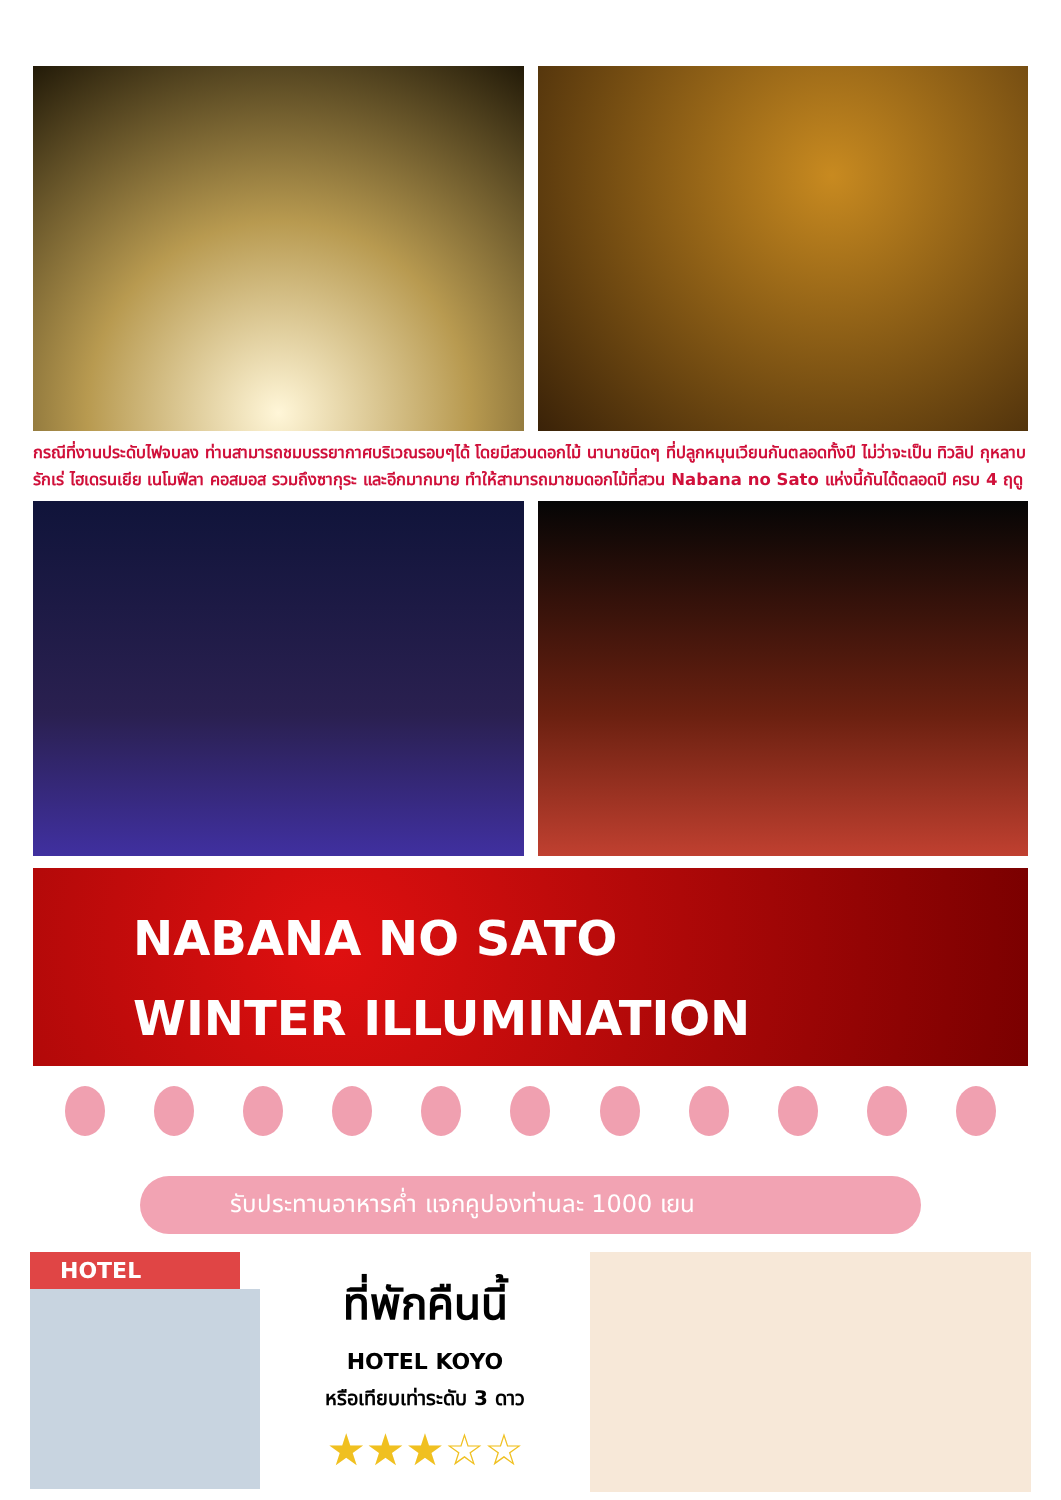กรณีที่งานประดับไฟจบลง ท่านสามารถชมบรรยากาศบริเวณรอบๆได้ โดยมีสวนดอกไม้ นานาชนิดๆ ที่ปลูกหมุนเวียนกันตลอดทั้งปี ไม่ว่าจะเป็น ทิวลิป กุหลาบ รักเร่ ไฮเดรนเยีย เนโมฟีลา คอสมอส รวมถึงซากุระ และอีกมากมาย ทำให้สามารถมาชมดอกไม้ที่สวน Nabana no Sato แห่งนี้กันได้ตลอดปี ครบ 4 ฤดู
NABANA NO SATO
WINTER ILLUMINATION
รับประทานอาหารค่ำ แจกคูปองท่านละ 1000 เยน
HOTEL
ที่พักคืนนี้
HOTEL KOYO
หรือเทียบเท่าระดับ 3 ดาว
★★★☆☆